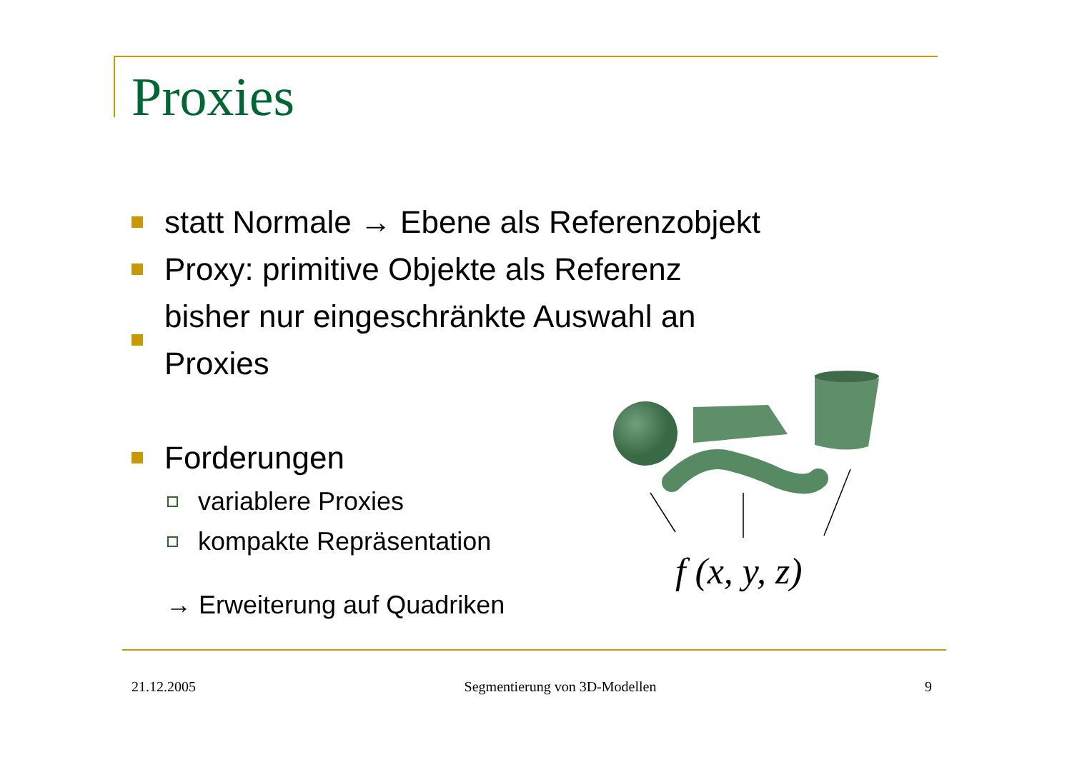Proxies
statt Normale → Ebene als Referenzobjekt
Proxy: primitive Objekte als Referenz
bisher nur eingeschränkte Auswahl an Proxies
Forderungen
variablere Proxies
kompakte Repräsentation
→ Erweiterung auf Quadriken
f (x, y, z)
21.12.2005 Segmentierung von 3D-Modellen 9